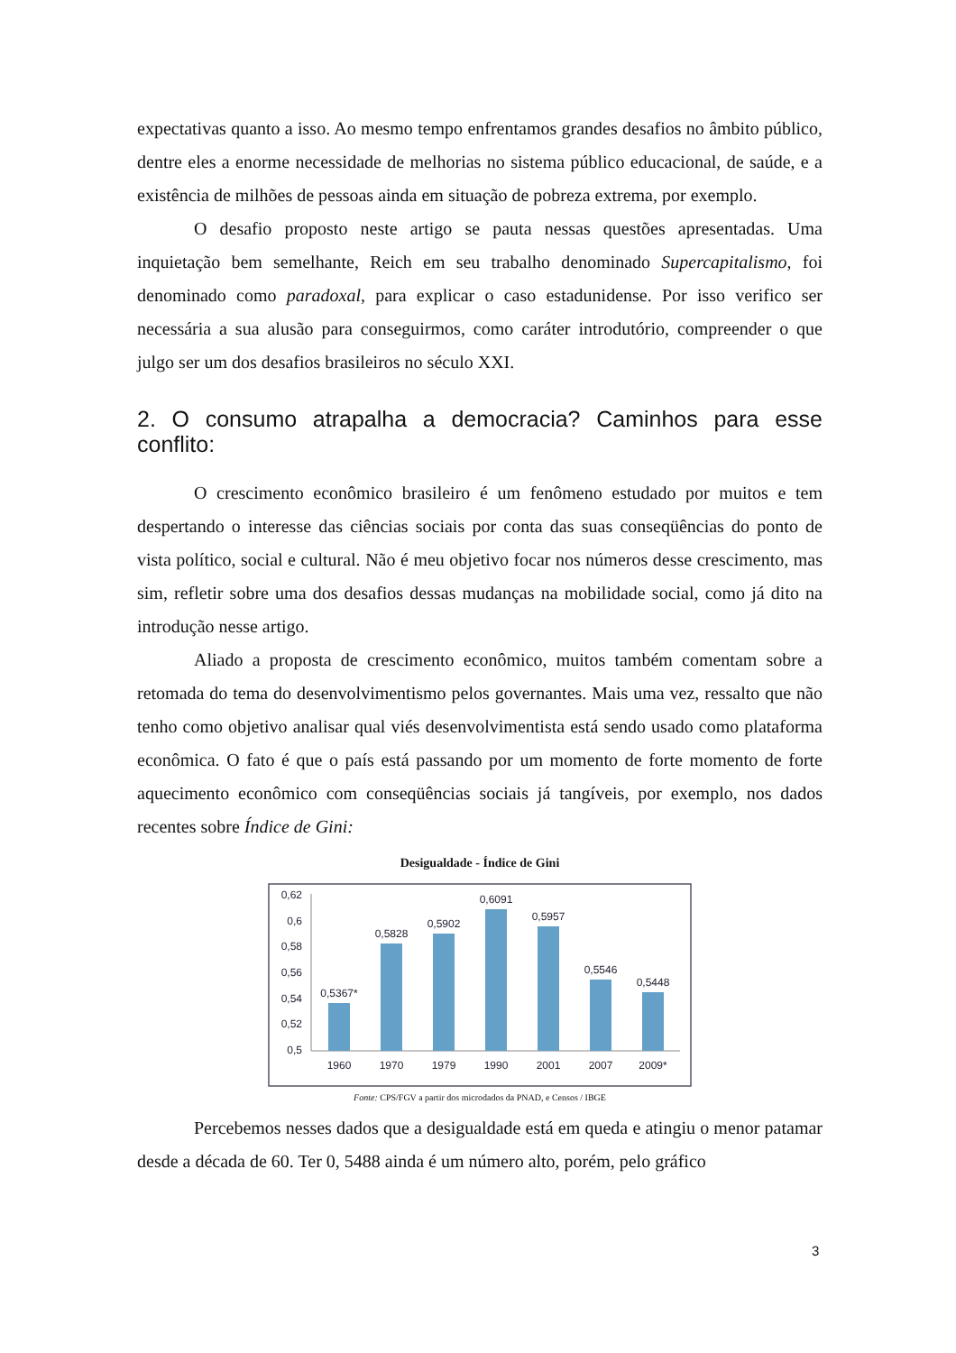expectativas quanto a isso. Ao mesmo tempo enfrentamos grandes desafios no âmbito público, dentre eles a enorme necessidade de melhorias no sistema público educacional, de saúde, e a existência de milhões de pessoas ainda em situação de pobreza extrema, por exemplo.
O desafio proposto neste artigo se pauta nessas questões apresentadas. Uma inquietação bem semelhante, Reich em seu trabalho denominado Supercapitalismo, foi denominado como paradoxal, para explicar o caso estadunidense. Por isso verifico ser necessária a sua alusão para conseguirmos, como caráter introdutório, compreender o que julgo ser um dos desafios brasileiros no século XXI.
2. O consumo atrapalha a democracia? Caminhos para esse conflito:
O crescimento econômico brasileiro é um fenômeno estudado por muitos e tem despertando o interesse das ciências sociais por conta das suas conseqüências do ponto de vista político, social e cultural. Não é meu objetivo focar nos números desse crescimento, mas sim, refletir sobre uma dos desafios dessas mudanças na mobilidade social, como já dito na introdução nesse artigo.
Aliado a proposta de crescimento econômico, muitos também comentam sobre a retomada do tema do desenvolvimentismo pelos governantes. Mais uma vez, ressalto que não tenho como objetivo analisar qual viés desenvolvimentista está sendo usado como plataforma econômica. O fato é que o país está passando por um momento de forte momento de forte aquecimento econômico com conseqüências sociais já tangíveis, por exemplo, nos dados recentes sobre Índice de Gini:
Desigualdade - Índice de Gini
0,62
0,6
0,58
0,56
0,54
0,52
0,5
0,5367*
0,5828
0,5902
0,6091
0,5957
0,5546
0,5448
1960
1970
1979
1990
2001
2007
2009*
Fonte: CPS/FGV a partir dos microdados da PNAD, e Censos / IBGE
Percebemos nesses dados que a desigualdade está em queda e atingiu o menor patamar desde a década de 60. Ter 0, 5488 ainda é um número alto, porém, pelo gráfico
3